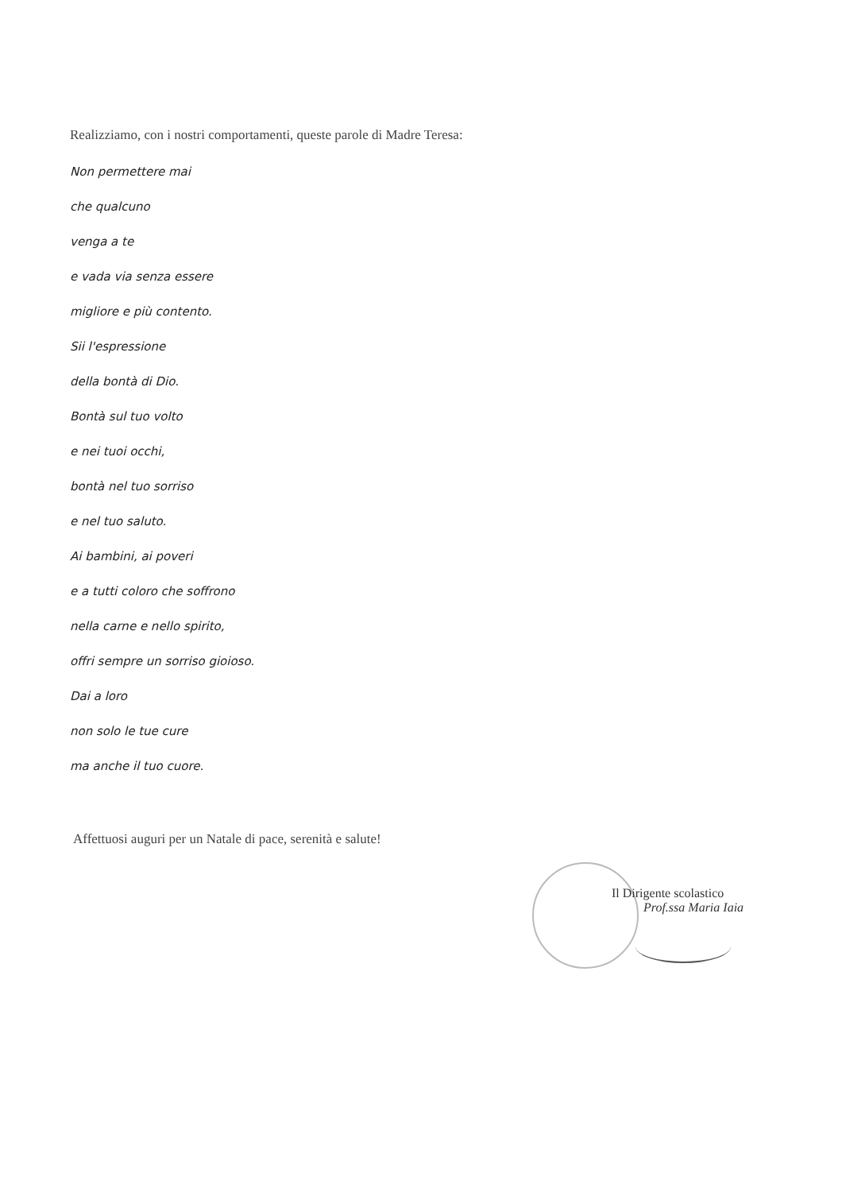Realizziamo, con i nostri comportamenti, queste parole di Madre Teresa:
Non permettere mai
che qualcuno
venga a te
e vada via senza essere
migliore e più contento.
Sii l'espressione
della bontà di Dio.
Bontà sul tuo volto
e nei tuoi occhi,
bontà nel tuo sorriso
e nel tuo saluto.
Ai bambini, ai poveri
e a tutti coloro che soffrono
nella carne e nello spirito,
offri sempre un sorriso gioioso.
Dai a loro
non solo le tue cure
ma anche il tuo cuore.
Affettuosi auguri per un Natale di pace, serenità e salute!
Il Dirigente scolastico
Prof.ssa Maria Iaia